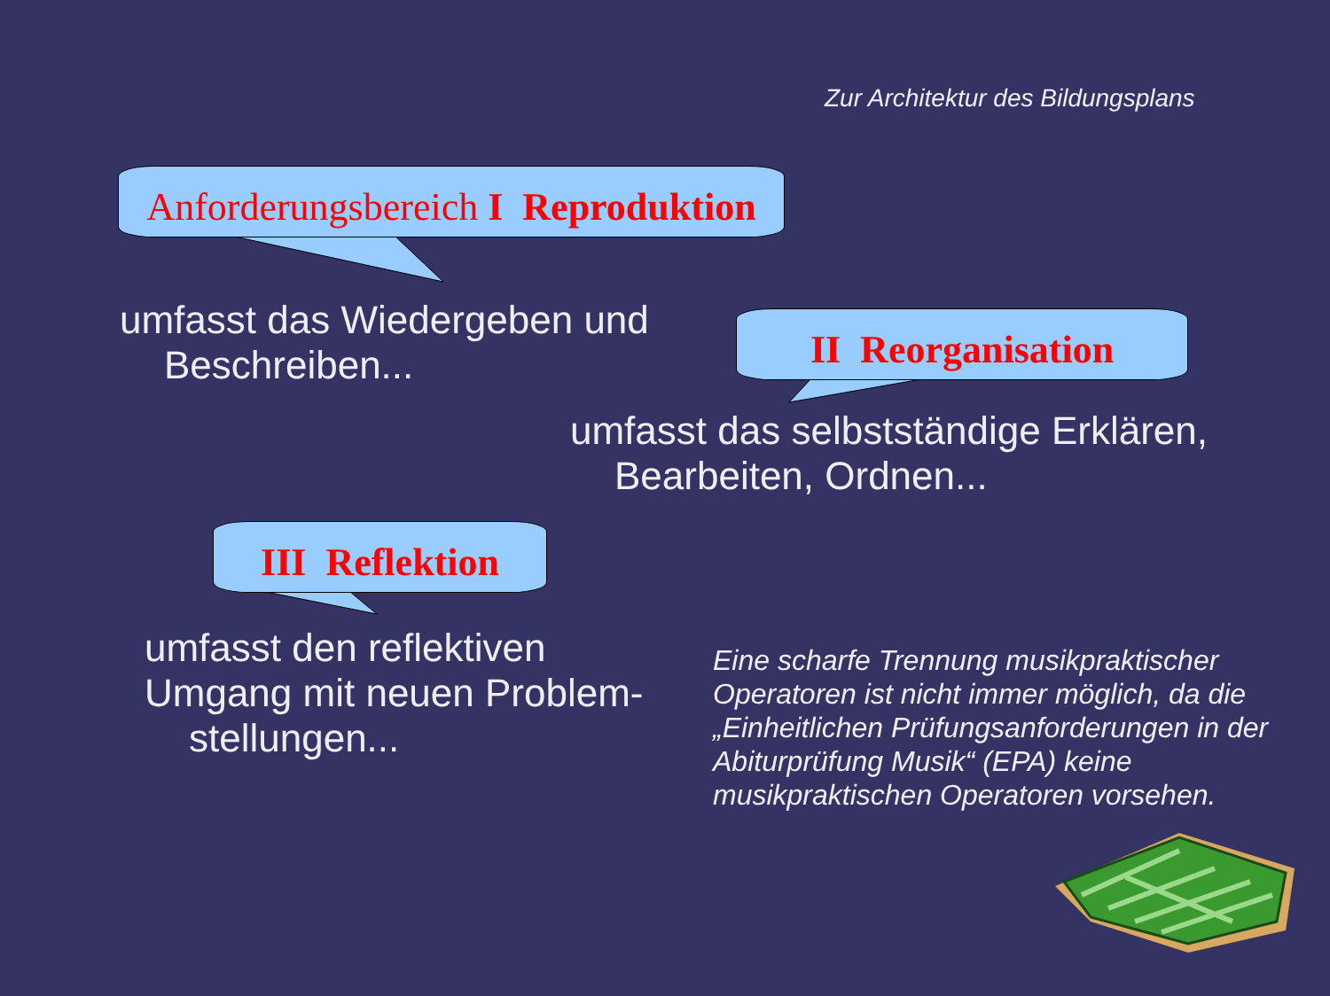Zur Architektur des Bildungsplans
Anforderungsbereich I Reproduktion
umfasst das Wiedergeben und
Beschreiben...
II Reorganisation
umfasst das selbstständige Erklären,
Bearbeiten, Ordnen...
III Reflektion
umfasst den reflektiven
Umgang mit neuen Problem-
stellungen...
Eine scharfe Trennung musikpraktischer Operatoren ist nicht immer möglich, da die „Einheitlichen Prüfungsanforderungen in der Abiturprüfung Musik“ (EPA) keine musikpraktischen Operatoren vorsehen.